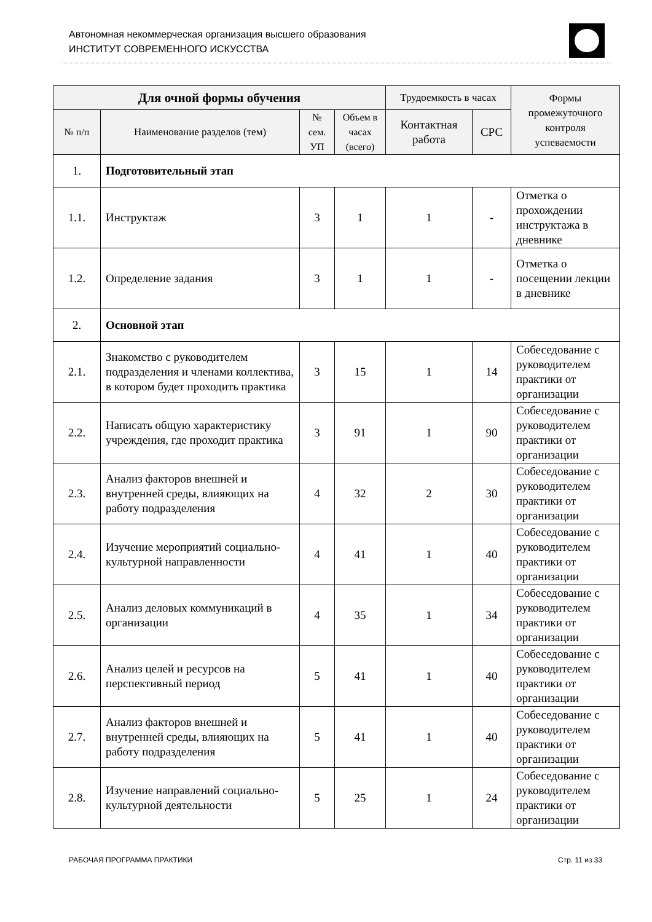Автономная некоммерческая организация высшего образования
ИНСТИТУТ СОВРЕМЕННОГО ИСКУССТВА
| Для очной формы обучения | | | | Трудоемкость в часах | | Формы промежуточного контроля успеваемости |
| --- | --- | --- | --- | --- | --- | --- |
| № п/п | Наименование разделов (тем) | № сем. УП | Объем в часах (всего) | Контактная работа | СРС | |
| 1. | Подготовительный этап | | | | | |
| 1.1. | Инструктаж | 3 | 1 | 1 | - | Отметка о прохождении инструктажа в дневнике |
| 1.2. | Определение задания | 3 | 1 | 1 | - | Отметка о посещении лекции в дневнике |
| 2. | Основной этап | | | | | |
| 2.1. | Знакомство с руководителем подразделения и членами коллектива, в котором будет проходить практика | 3 | 15 | 1 | 14 | Собеседование с руководителем практики от организации |
| 2.2. | Написать общую характеристику учреждения, где проходит практика | 3 | 91 | 1 | 90 | Собеседование с руководителем практики от организации |
| 2.3. | Анализ факторов внешней и внутренней среды, влияющих на работу подразделения | 4 | 32 | 2 | 30 | Собеседование с руководителем практики от организации |
| 2.4. | Изучение мероприятий социально-культурной направленности | 4 | 41 | 1 | 40 | Собеседование с руководителем практики от организации |
| 2.5. | Анализ деловых коммуникаций в организации | 4 | 35 | 1 | 34 | Собеседование с руководителем практики от организации |
| 2.6. | Анализ целей и ресурсов на перспективный период | 5 | 41 | 1 | 40 | Собеседование с руководителем практики от организации |
| 2.7. | Анализ факторов внешней и внутренней среды, влияющих на работу подразделения | 5 | 41 | 1 | 40 | Собеседование с руководителем практики от организации |
| 2.8. | Изучение направлений социально-культурной деятельности | 5 | 25 | 1 | 24 | Собеседование с руководителем практики от организации |
РАБОЧАЯ ПРОГРАММА ПРАКТИКИ Стр. 11 из 33